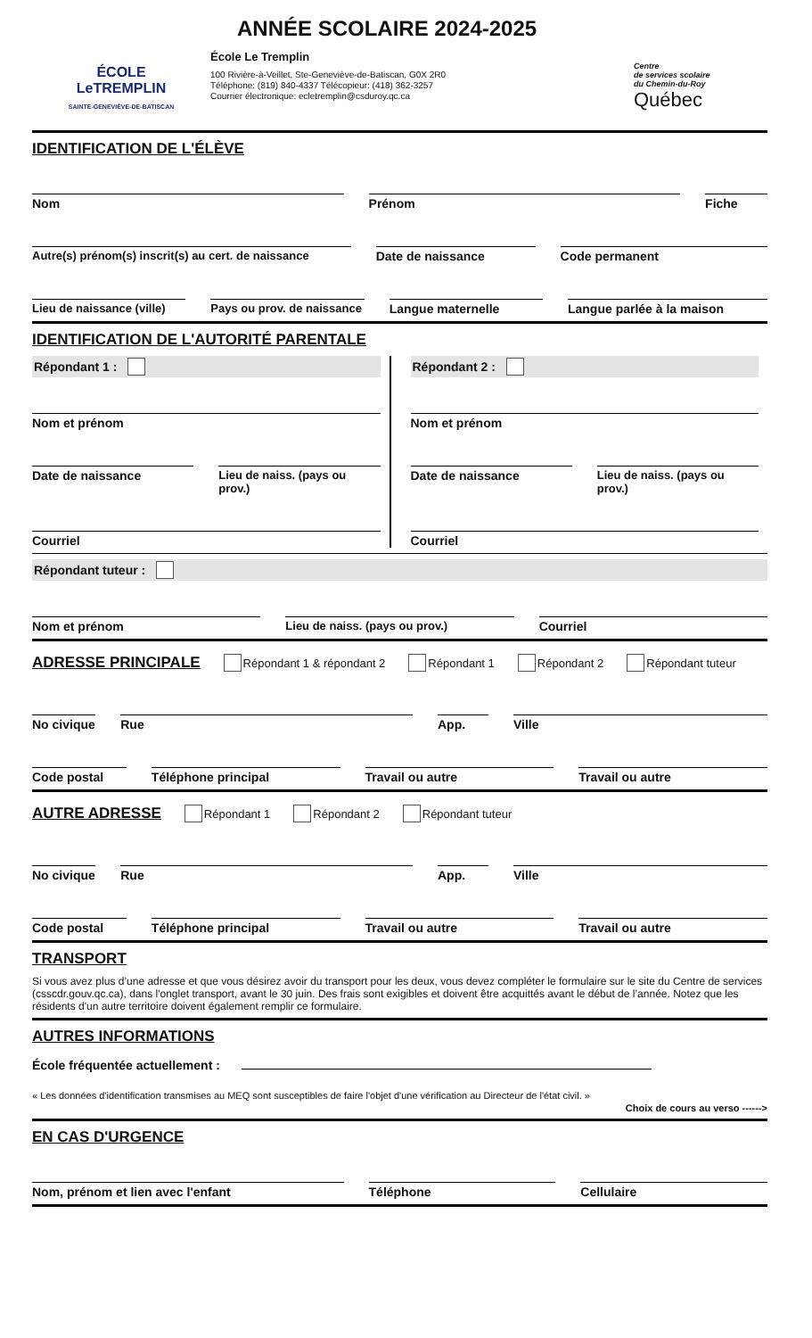ÉCOLE
LeTREMPLIN
SAINTE-GENEVIÈVE-DE-BATISCAN
ANNÉE SCOLAIRE 2024-2025
École Le Tremplin
100 Rivière-à-Veillet, Ste-Geneviève-de-Batiscan, G0X 2R0
Téléphone: (819) 840-4337 Télécopieur: (418) 362-3257
Courrier électronique: ecletremplin@csduroy.qc.ca
Centre
de services scolaire
du Chemin-du-Roy
Québec
IDENTIFICATION DE L'ÉLÈVE
Nom Prénom Fiche
Autre(s) prénom(s) inscrit(s) au cert. de naissance
Date de naissance Code permanent
Lieu de naissance (ville) Pays ou prov. de naissance Langue maternelle Langue parlée à la maison
IDENTIFICATION DE L'AUTORITÉ PARENTALE
Répondant 1 :
Nom et prénom
Date de naissance Lieu de naiss. (pays ou prov.)
Courriel
Répondant 2 :
Nom et prénom
Date de naissance Lieu de naiss. (pays ou prov.)
Courriel
Répondant tuteur :
Nom et prénom Lieu de naiss. (pays ou prov.) Courriel
ADRESSE PRINCIPALE
Répondant 1 & répondant 2 Répondant 1 Répondant 2 Répondant tuteur
No civique Rue App. Ville
Code postal Téléphone principal Travail ou autre Travail ou autre
AUTRE ADRESSE
Répondant 1 Répondant 2 Répondant tuteur
No civique Rue App. Ville
Code postal Téléphone principal Travail ou autre Travail ou autre
TRANSPORT
Si vous avez plus d’une adresse et que vous désirez avoir du transport pour les deux, vous devez compléter le formulaire sur le site du Centre de services (csscdr.gouv.qc.ca), dans l'onglet transport, avant le 30 juin. Des frais sont exigibles et doivent être acquittés avant le début de l’année. Notez que les résidents d'un autre territoire doivent également remplir ce formulaire.
AUTRES INFORMATIONS
École fréquentée actuellement :
« Les données d'identification transmises au MEQ sont susceptibles de faire l'objet d'une vérification au Directeur de l'état civil. »
Choix de cours au verso ------>
EN CAS D'URGENCE
Nom, prénom et lien avec l'enfant
Téléphone Cellulaire